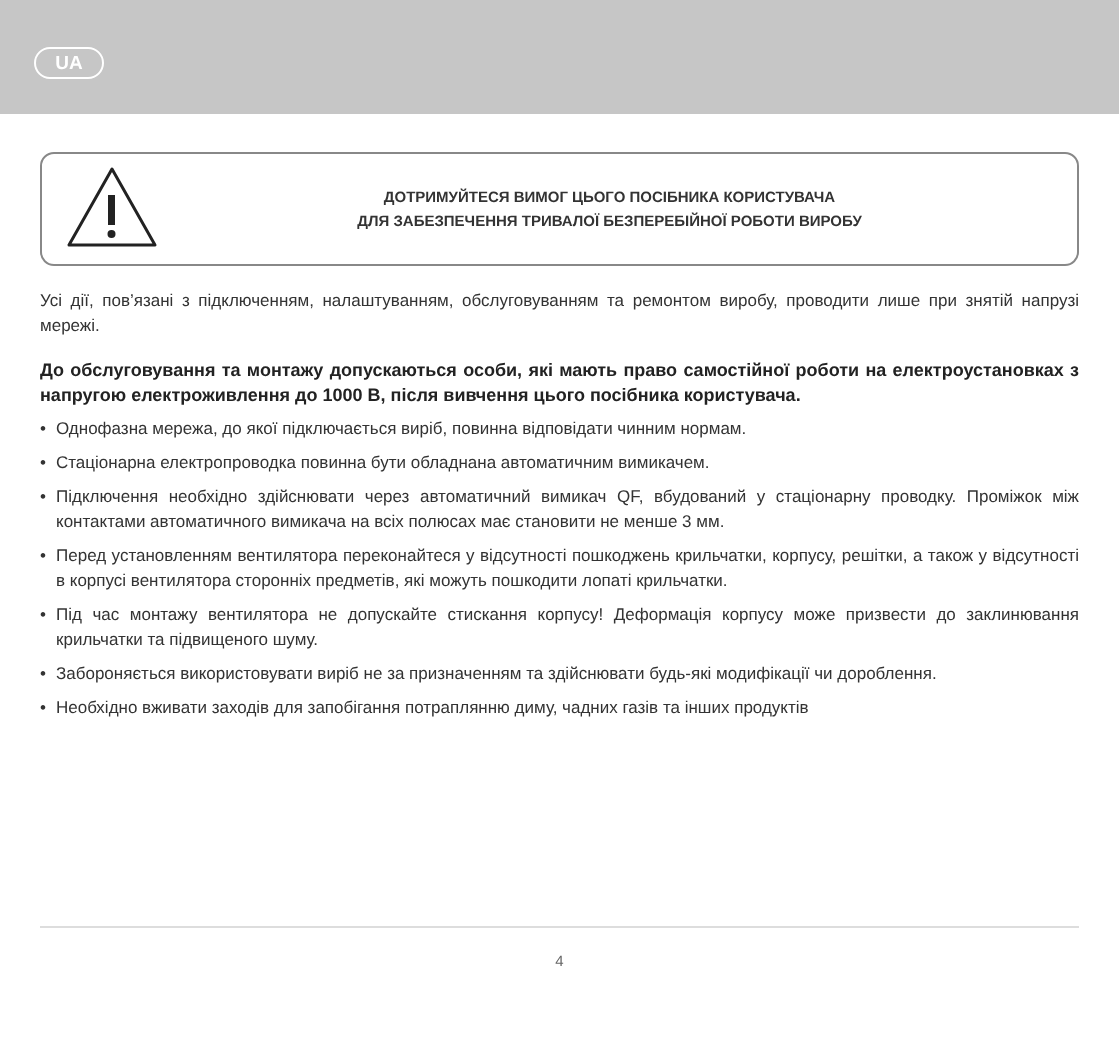UA
ДОТРИМУЙТЕСЯ ВИМОГ ЦЬОГО ПОСІБНИКА КОРИСТУВАЧА
ДЛЯ ЗАБЕЗПЕЧЕННЯ ТРИВАЛОЇ БЕЗПЕРЕБІЙНОЇ РОБОТИ ВИРОБУ
Усі дії, пов’язані з підключенням, налаштуванням, обслуговуванням та ремонтом виробу, проводити лише при знятій напрузі мережі.
До обслуговування та монтажу допускаються особи, які мають право самостійної роботи на електроустановках з напругою електроживлення до 1000 В, після вивчення цього посібника користувача.
• Однофазна мережа, до якої підключається виріб, повинна відповідати чинним нормам.
• Стаціонарна електропроводка повинна бути обладнана автоматичним вимикачем.
• Підключення необхідно здійснювати через автоматичний вимикач QF, вбудований у стаціонарну проводку. Проміжок між контактами автоматичного вимикача на всіх полюсах має становити не менше 3 мм.
• Перед установленням вентилятора переконайтеся у відсутності пошкоджень крильчатки, корпусу, решітки, а також у відсутності в корпусі вентилятора сторонніх предметів, які можуть пошкодити лопаті крильчатки.
• Під час монтажу вентилятора не допускайте стискання корпусу! Деформація корпусу може призвести до заклинювання крильчатки та підвищеного шуму.
• Забороняється використовувати виріб не за призначенням та здійснювати будь-які модифікації чи дороблення.
• Необхідно вживати заходів для запобігання потраплянню диму, чадних газів та інших продуктів
4